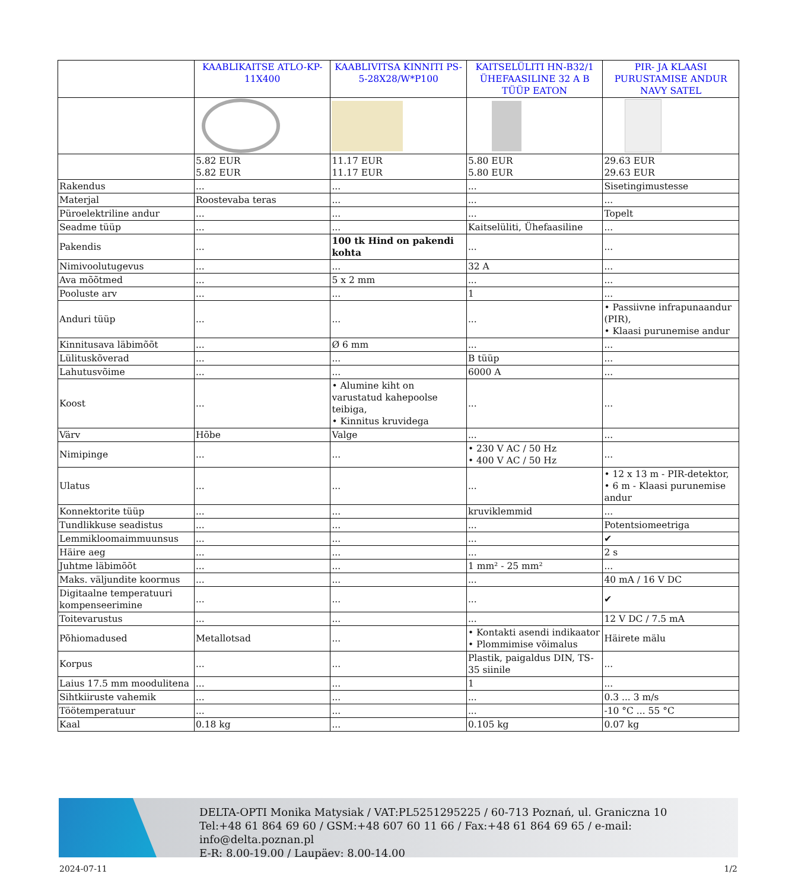| | KAABLIKAITSE ATLO-KP-11X400 | KAABLIVITSA KINNITI PS-5-28X28/W*P100 | KAITSELÜLITI HN-B32/1 ÜHEFAASILINE 32 A B TÜÜP EATON | PIR- JA KLAASI PURUSTAMISE ANDUR NAVY SATEL |
| | 5.82 EUR 5.82 EUR | 11.17 EUR 11.17 EUR | 5.80 EUR 5.80 EUR | 29.63 EUR 29.63 EUR |
| Rakendus | ... | ... | ... | Sisetingimustesse |
| Materjal | Roostevaba teras | ... | ... | ... |
| Püroelektriline andur | ... | ... | ... | Topelt |
| Seadme tüüp | ... | ... | Kaitselüliti, Ühefaasiline | ... |
| Pakendis | ... | 100 tk Hind on pakendi kohta | ... | ... |
| Nimivoolutugevus | ... | ... | 32 A | ... |
| Ava mõõtmed | ... | 5 x 2 mm | ... | ... |
| Pooluste arv | ... | ... | 1 | ... |
| Anduri tüüp | ... | ... | ... | • Passiivne infrapunaandur (PIR), • Klaasi purunemise andur |
| Kinnitusava läbimõõt | ... | Ø 6 mm | ... | ... |
| Lülituskõverad | ... | ... | B tüüp | ... |
| Lahutusvõime | ... | ... | 6000 A | ... |
| Koost | ... | • Alumine kiht on varustatud kahepoolse teibiga, • Kinnitus kruvidega | ... | ... |
| Värv | Hõbe | Valge | ... | ... |
| Nimipinge | ... | ... | • 230 V AC / 50 Hz • 400 V AC / 50 Hz | ... |
| Ulatus | ... | ... | ... | • 12 x 13 m - PIR-detektor, • 6 m - Klaasi purunemise andur |
| Konnektorite tüüp | ... | ... | kruviklemmid | ... |
| Tundlikkuse seadistus | ... | ... | ... | Potentsiomeetriga |
| Lemmikloomaimmuunsus | ... | ... | ... | ✔ |
| Häire aeg | ... | ... | ... | 2 s |
| Juhtme läbimõõt | ... | ... | 1 mm² - 25 mm² | ... |
| Maks. väljundite koormus | ... | ... | ... | 40 mA / 16 V DC |
| Digitaalne temperatuuri kompenseerimine | ... | ... | ... | ✔ |
| Toitevarustus | ... | ... | ... | 12 V DC / 7.5 mA |
| Põhiomadused | Metallotsad | ... | • Kontakti asendi indikaator • Plommimise võimalus | Häirete mälu |
| Korpus | ... | ... | Plastik, paigaldus DIN, TS-35 siinile | ... |
| Laius 17.5 mm moodulitena | ... | ... | 1 | ... |
| Sihtkiiruste vahemik | ... | ... | ... | 0.3 ... 3 m/s |
| Töötemperatuur | ... | ... | ... | -10 °C ... 55 °C |
| Kaal | 0.18 kg | ... | 0.105 kg | 0.07 kg |
DELTA-OPTI Monika Matysiak / VAT:PL5251295225 / 60-713 Poznań, ul. Graniczna 10
Tel:+48 61 864 69 60 / GSM:+48 607 60 11 66 / Fax:+48 61 864 69 65 / e-mail: info@delta.poznan.pl
E-R: 8.00-19.00 / Laupäev: 8.00-14.00
2024-07-11 1/2